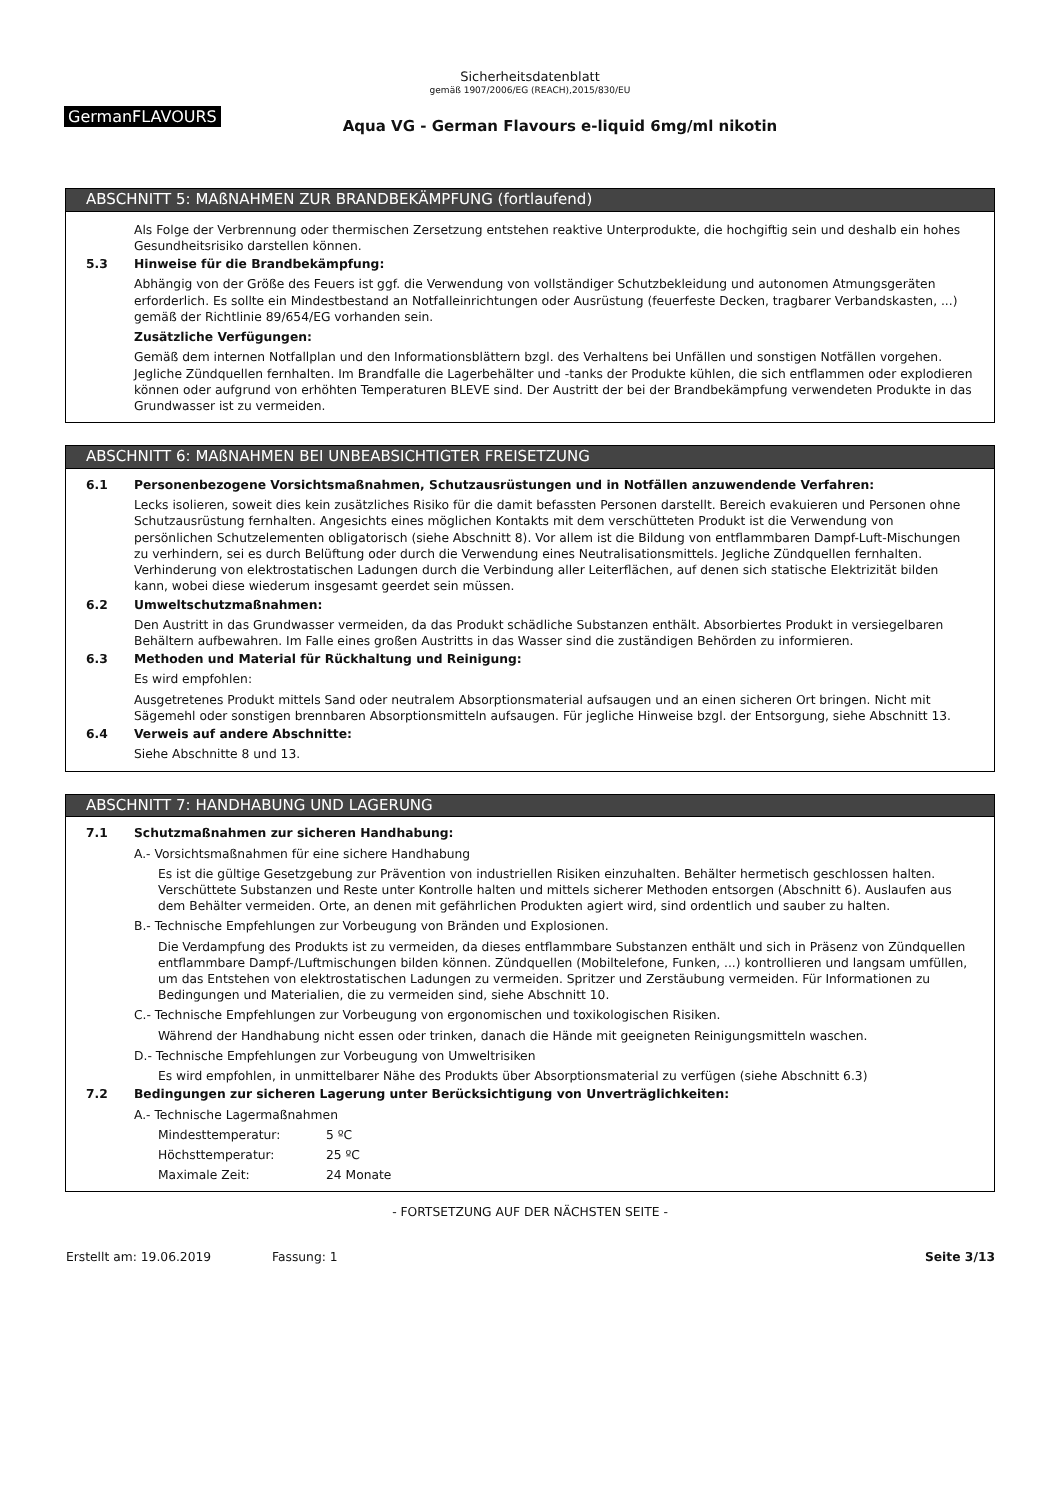Sicherheitsdatenblatt
gemäß 1907/2006/EG (REACH),2015/830/EU
GermanFLAVOURS
Aqua VG - German Flavours e-liquid 6mg/ml nikotin
ABSCHNITT 5: MAßNAHMEN ZUR BRANDBEKÄMPFUNG (fortlaufend)
Als Folge der Verbrennung oder thermischen Zersetzung entstehen reaktive Unterprodukte, die hochgiftig sein und deshalb ein hohes Gesundheitsrisiko darstellen können.
5.3 Hinweise für die Brandbekämpfung:
Abhängig von der Größe des Feuers ist ggf. die Verwendung von vollständiger Schutzbekleidung und autonomen Atmungsgeräten erforderlich. Es sollte ein Mindestbestand an Notfalleinrichtungen oder Ausrüstung (feuerfeste Decken, tragbarer Verbandskasten, ...) gemäß der Richtlinie 89/654/EG vorhanden sein.
Zusätzliche Verfügungen:
Gemäß dem internen Notfallplan und den Informationsblättern bzgl. des Verhaltens bei Unfällen und sonstigen Notfällen vorgehen. Jegliche Zündquellen fernhalten. Im Brandfalle die Lagerbehälter und -tanks der Produkte kühlen, die sich entflammen oder explodieren können oder aufgrund von erhöhten Temperaturen BLEVE sind. Der Austritt der bei der Brandbekämpfung verwendeten Produkte in das Grundwasser ist zu vermeiden.
ABSCHNITT 6: MAßNAHMEN BEI UNBEABSICHTIGTER FREISETZUNG
6.1 Personenbezogene Vorsichtsmaßnahmen, Schutzausrüstungen und in Notfällen anzuwendende Verfahren:
Lecks isolieren, soweit dies kein zusätzliches Risiko für die damit befassten Personen darstellt. Bereich evakuieren und Personen ohne Schutzausrüstung fernhalten. Angesichts eines möglichen Kontakts mit dem verschütteten Produkt ist die Verwendung von persönlichen Schutzelementen obligatorisch (siehe Abschnitt 8). Vor allem ist die Bildung von entflammbaren Dampf-Luft-Mischungen zu verhindern, sei es durch Belüftung oder durch die Verwendung eines Neutralisationsmittels. Jegliche Zündquellen fernhalten. Verhinderung von elektrostatischen Ladungen durch die Verbindung aller Leiterflächen, auf denen sich statische Elektrizität bilden kann, wobei diese wiederum insgesamt geerdet sein müssen.
6.2 Umweltschutzmaßnahmen:
Den Austritt in das Grundwasser vermeiden, da das Produkt schädliche Substanzen enthält. Absorbiertes Produkt in versiegelbaren Behältern aufbewahren. Im Falle eines großen Austritts in das Wasser sind die zuständigen Behörden zu informieren.
6.3 Methoden und Material für Rückhaltung und Reinigung:
Es wird empfohlen:
Ausgetretenes Produkt mittels Sand oder neutralem Absorptionsmaterial aufsaugen und an einen sicheren Ort bringen. Nicht mit Sägemehl oder sonstigen brennbaren Absorptionsmitteln aufsaugen. Für jegliche Hinweise bzgl. der Entsorgung, siehe Abschnitt 13.
6.4 Verweis auf andere Abschnitte:
Siehe Abschnitte 8 und 13.
ABSCHNITT 7: HANDHABUNG UND LAGERUNG
7.1 Schutzmaßnahmen zur sicheren Handhabung:
A.- Vorsichtsmaßnahmen für eine sichere Handhabung
Es ist die gültige Gesetzgebung zur Prävention von industriellen Risiken einzuhalten. Behälter hermetisch geschlossen halten. Verschüttete Substanzen und Reste unter Kontrolle halten und mittels sicherer Methoden entsorgen (Abschnitt 6). Auslaufen aus dem Behälter vermeiden. Orte, an denen mit gefährlichen Produkten agiert wird, sind ordentlich und sauber zu halten.
B.- Technische Empfehlungen zur Vorbeugung von Bränden und Explosionen.
Die Verdampfung des Produkts ist zu vermeiden, da dieses entflammbare Substanzen enthält und sich in Präsenz von Zündquellen entflammbare Dampf-/Luftmischungen bilden können. Zündquellen (Mobiltelefone, Funken, ...) kontrollieren und langsam umfüllen, um das Entstehen von elektrostatischen Ladungen zu vermeiden. Spritzer und Zerstäubung vermeiden. Für Informationen zu Bedingungen und Materialien, die zu vermeiden sind, siehe Abschnitt 10.
C.- Technische Empfehlungen zur Vorbeugung von ergonomischen und toxikologischen Risiken.
Während der Handhabung nicht essen oder trinken, danach die Hände mit geeigneten Reinigungsmitteln waschen.
D.- Technische Empfehlungen zur Vorbeugung von Umweltrisiken
Es wird empfohlen, in unmittelbarer Nähe des Produkts über Absorptionsmaterial zu verfügen (siehe Abschnitt 6.3)
7.2 Bedingungen zur sicheren Lagerung unter Berücksichtigung von Unverträglichkeiten:
A.- Technische Lagermaßnahmen
Mindesttemperatur: 5 ºC
Höchsttemperatur: 25 ºC
Maximale Zeit: 24 Monate
- FORTSETZUNG AUF DER NÄCHSTEN SEITE -
Erstellt am: 19.06.2019 Fassung: 1 Seite 3/13